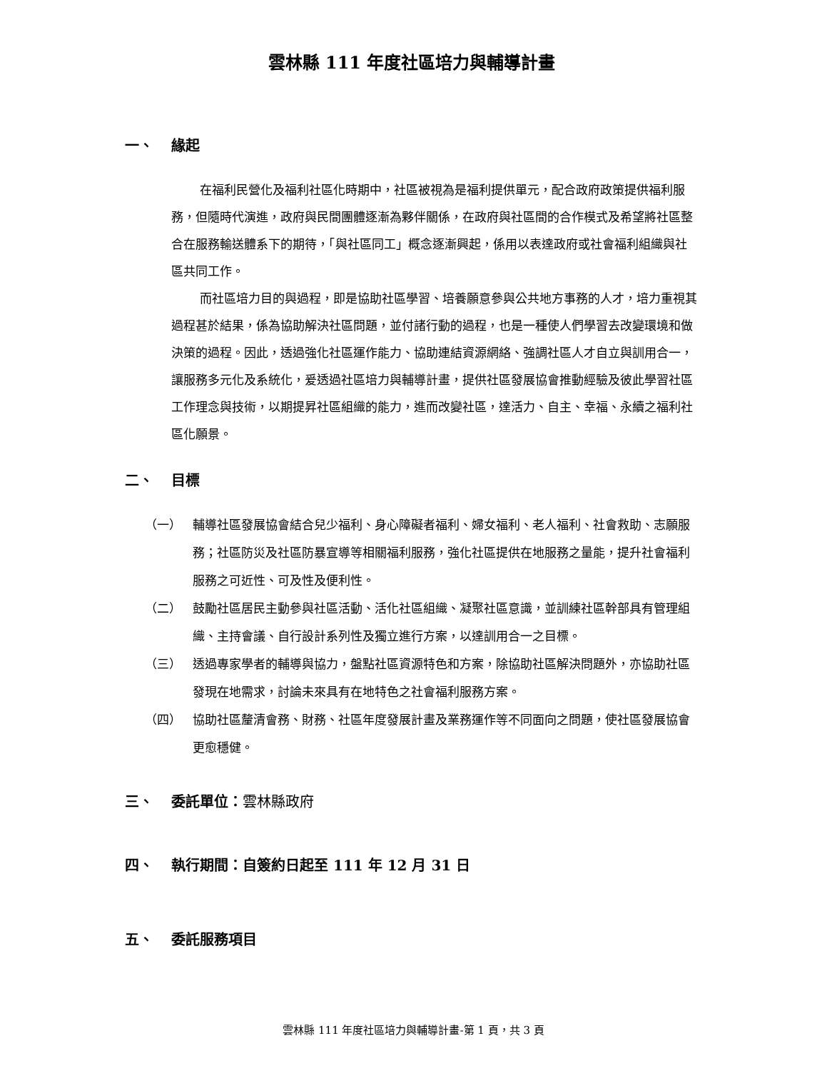雲林縣 111 年度社區培力與輔導計畫
一、 緣起
在福利民營化及福利社區化時期中，社區被視為是福利提供單元，配合政府政策提供福利服務，但隨時代演進，政府與民間團體逐漸為夥伴關係，在政府與社區間的合作模式及希望將社區整合在服務輸送體系下的期待，「與社區同工」概念逐漸興起，係用以表達政府或社會福利組織與社區共同工作。
而社區培力目的與過程，即是協助社區學習、培養願意參與公共地方事務的人才，培力重視其過程甚於結果，係為協助解決社區問題，並付諸行動的過程，也是一種使人們學習去改變環境和做決策的過程。因此，透過強化社區運作能力、協助連結資源網絡、強調社區人才自立與訓用合一，讓服務多元化及系統化，爰透過社區培力與輔導計畫，提供社區發展協會推動經驗及彼此學習社區工作理念與技術，以期提昇社區組織的能力，進而改變社區，達活力、自主、幸福、永續之福利社區化願景。
二、 目標
（一） 輔導社區發展協會結合兒少福利、身心障礙者福利、婦女福利、老人福利、社會救助、志願服務；社區防災及社區防暴宣導等相關福利服務，強化社區提供在地服務之量能，提升社會福利服務之可近性、可及性及便利性。
（二） 鼓勵社區居民主動參與社區活動、活化社區組織、凝聚社區意識，並訓練社區幹部具有管理組織、主持會議、自行設計系列性及獨立進行方案，以達訓用合一之目標。
（三） 透過專家學者的輔導與協力，盤點社區資源特色和方案，除協助社區解決問題外，亦協助社區發現在地需求，討論未來具有在地特色之社會福利服務方案。
（四） 協助社區釐清會務、財務、社區年度發展計畫及業務運作等不同面向之問題，使社區發展協會更愈穩健。
三、 委託單位： 雲林縣政府
四、 執行期間：自簽約日起至 111 年 12 月 31 日
五、 委託服務項目
雲林縣 111 年度社區培力與輔導計畫-第 1 頁，共 3 頁